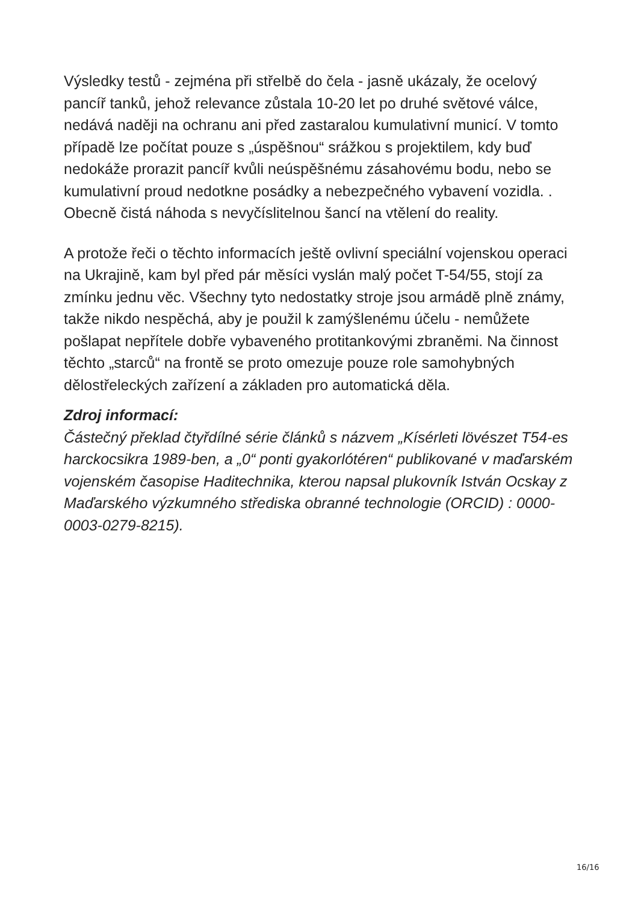Výsledky testů - zejména při střelbě do čela - jasně ukázaly, že ocelový pancíř tanků, jehož relevance zůstala 10-20 let po druhé světové válce, nedává naději na ochranu ani před zastaralou kumulativní municí. V tomto případě lze počítat pouze s „úspěšnou“ srážkou s projektilem, kdy buď nedokáže prorazit pancíř kvůli neúspěšnému zásahovému bodu, nebo se kumulativní proud nedotkne posádky a nebezpečného vybavení vozidla. . Obecně čistá náhoda s nevyčíslitelnou šancí na vtělení do reality.
A protože řeči o těchto informacích ještě ovlivní speciální vojenskou operaci na Ukrajině, kam byl před pár měsíci vyslán malý počet T-54/55, stojí za zmínku jednu věc. Všechny tyto nedostatky stroje jsou armádě plně známy, takže nikdo nespěchá, aby je použil k zamýšlenému účelu - nemůžete pošlapat nepřítele dobře vybaveného protitankovými zbraněmi. Na činnost těchto „starců“ na frontě se proto omezuje pouze role samohybných dělostřeleckých zařízení a základen pro automatická děla.
Zdroj informací:
Částečný překlad čtyřdílné série článků s názvem „Kísérleti lövészet T54-es harckocsikra 1989-ben, a „0“ ponti gyakorlótéren“ publikované v maďarském vojenském časopise Haditechnika, kterou napsal plukovník István Ocskay z Maďarského výzkumného střediska obranné technologie (ORCID) : 0000-0003-0279-8215).
16/16